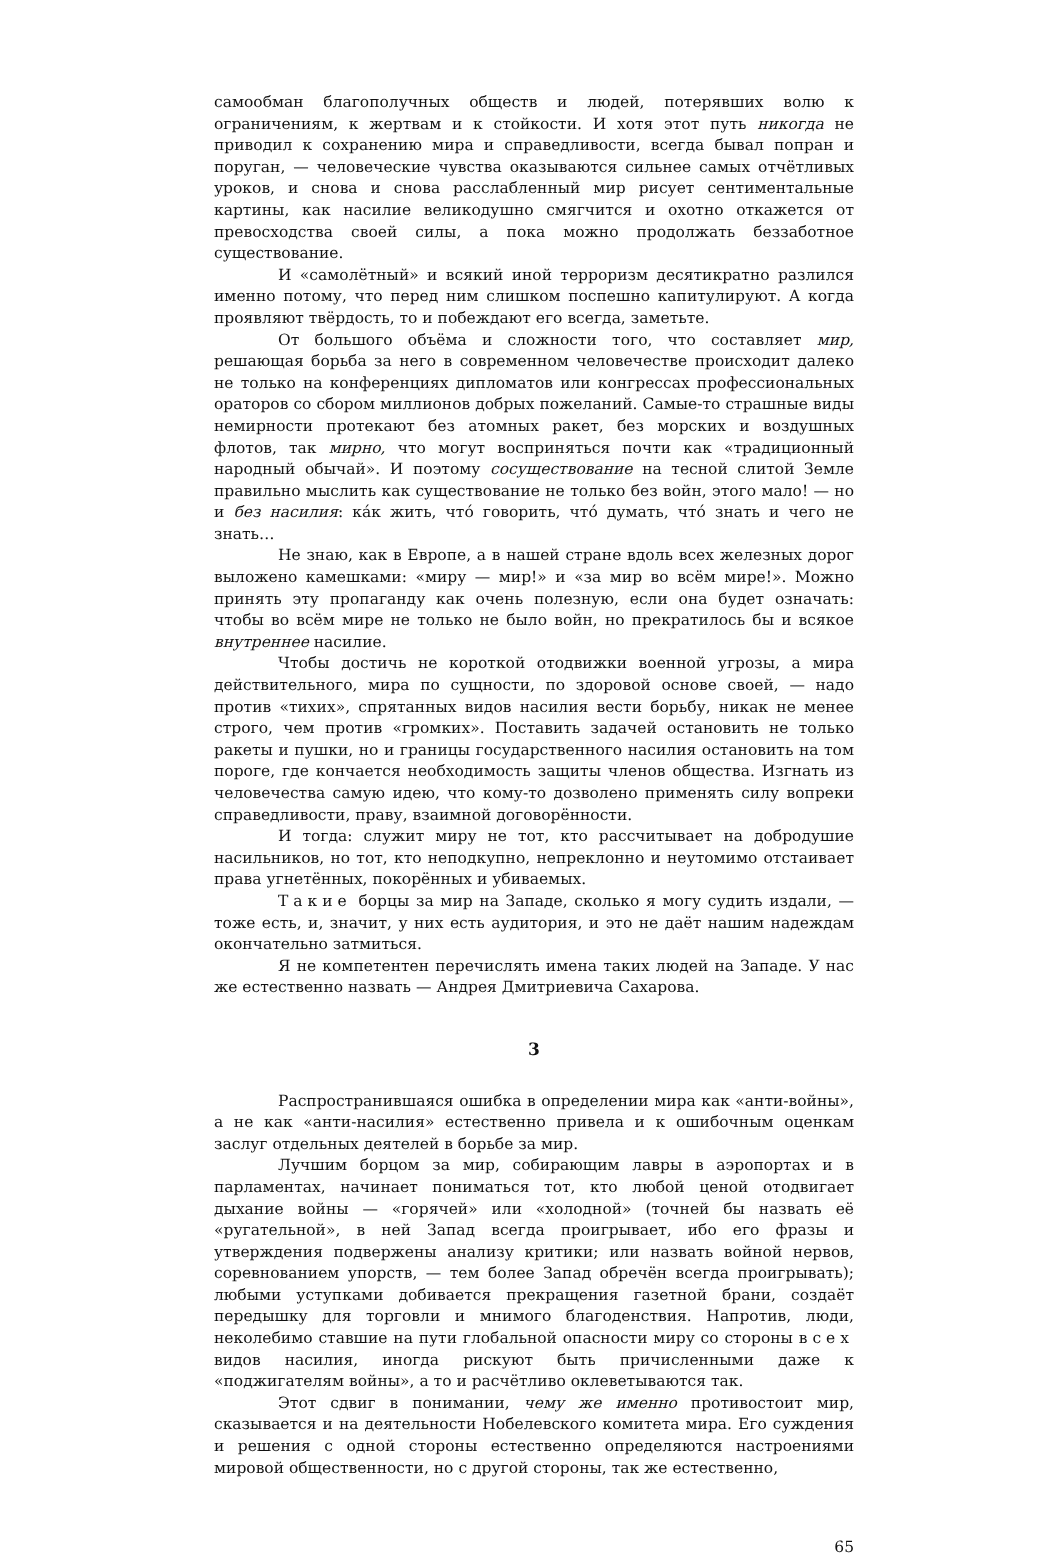самообман благополучных обществ и людей, потерявших волю к ограничениям, к жертвам и к стойкости. И хотя этот путь никогда не приводил к сохранению мира и справедливости, всегда бывал попран и поруган, — человеческие чувства оказываются сильнее самых отчётливых уроков, и снова и снова расслабленный мир рисует сентиментальные картины, как насилие великодушно смягчится и охотно откажется от превосходства своей силы, а пока можно продолжать беззаботное существование.
И «самолётный» и всякий иной терроризм десятикратно разлился именно потому, что перед ним слишком поспешно капитулируют. А когда проявляют твёрдость, то и побеждают его всегда, заметьте.
От большого объёма и сложности того, что составляет мир, решающая борьба за него в современном человечестве происходит далеко не только на конференциях дипломатов или конгрессах профессиональных ораторов со сбором миллионов добрых пожеланий. Самые-то страшные виды немирности протекают без атомных ракет, без морских и воздушных флотов, так мирно, что могут восприняться почти как «традиционный народный обычай». И поэтому сосуществование на тесной слитой Земле правильно мыслить как существование не только без войн, этого мало! — но и без насилия: кáк жить, чтó говорить, чтó думать, чтó знать и чего не знать…
Не знаю, как в Европе, а в нашей стране вдоль всех железных дорог выложено камешками: «миру — мир!» и «за мир во всём мире!». Можно принять эту пропаганду как очень полезную, если она будет означать: чтобы во всём мире не только не было войн, но прекратилось бы и всякое внутреннее насилие.
Чтобы достичь не короткой отодвижки военной угрозы, а мира действительного, мира по сущности, по здоровой основе своей, — надо против «тихих», спрятанных видов насилия вести борьбу, никак не менее строго, чем против «громких». Поставить задачей остановить не только ракеты и пушки, но и границы государственного насилия остановить на том пороге, где кончается необходимость защиты членов общества. Изгнать из человечества самую идею, что кому-то дозволено применять силу вопреки справедливости, праву, взаимной договорённости.
И тогда: служит миру не тот, кто рассчитывает на добродушие насильников, но тот, кто неподкупно, непреклонно и неутомимо отстаивает права угнетённых, покорённых и убиваемых.
Такие борцы за мир на Западе, сколько я могу судить издали, — тоже есть, и, значит, у них есть аудитория, и это не даёт нашим надеждам окончательно затмиться.
Я не компетентен перечислять имена таких людей на Западе. У нас же естественно назвать — Андрея Дмитриевича Сахарова.
3
Распространившаяся ошибка в определении мира как «анти-войны», а не как «анти-насилия» естественно привела и к ошибочным оценкам заслуг отдельных деятелей в борьбе за мир.
Лучшим борцом за мир, собирающим лавры в аэропортах и в парламентах, начинает пониматься тот, кто любой ценой отодвигает дыхание войны — «горячей» или «холодной» (точней бы назвать её «ругательной», в ней Запад всегда проигрывает, ибо его фразы и утверждения подвержены анализу критики; или назвать войной нервов, соревнованием упорств, — тем более Запад обречён всегда проигрывать); любыми уступками добивается прекращения газетной брани, создаёт передышку для торговли и мнимого благоденствия. Напротив, люди, неколебимо ставшие на пути глобальной опасности миру со стороны всех видов насилия, иногда рискуют быть причисленными даже к «поджигателям войны», а то и расчётливо оклеветываются так.
Этот сдвиг в понимании, чему же именно противостоит мир, сказывается и на деятельности Нобелевского комитета мира. Его суждения и решения с одной стороны естественно определяются настроениями мировой общественности, но с другой стороны, так же естественно,
65